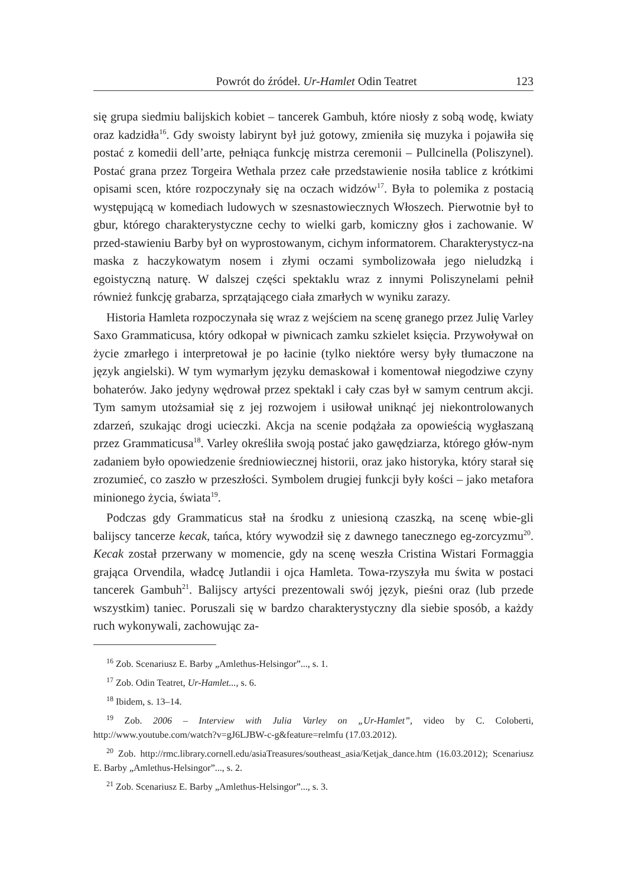Powrót do źródeł. Ur-Hamlet Odin Teatret 123
się grupa siedmiu balijskich kobiet – tancerek Gambuh, które niosły z sobą wodę, kwiaty oraz kadzidła<sup>16</sup>. Gdy swoisty labirynt był już gotowy, zmieniła się muzyka i pojawiła się postać z komedii dell’arte, pełniąca funkcję mistrza ceremonii – Pullcinella (Poliszynel). Postać grana przez Torgeira Wethala przez całe przedstawienie nosiła tablice z krótkimi opisami scen, które rozpoczynały się na oczach widzów<sup>17</sup>. Była to polemika z postacią występującą w komediach ludowych w szesnastowiecznych Włoszech. Pierwotnie był to gbur, którego charakterystyczne cechy to wielki garb, komiczny głos i zachowanie. W przed-stawieniu Barby był on wyprostowanym, cichym informatorem. Charakterystycz-na maska z haczykowatym nosem i złymi oczami symbolizowała jego nieludzką i egoistyczną naturę. W dalszej części spektaklu wraz z innymi Poliszynelami pełnił również funkcję grabarza, sprzątającego ciała zmarłych w wyniku zarazy.
Historia Hamleta rozpoczynała się wraz z wejściem na scenę granego przez Julię Varley Saxo Grammaticusa, który odkopał w piwnicach zamku szkielet księcia. Przywoływał on życie zmarłego i interpretował je po łacinie (tylko niektóre wersy były tłumaczone na język angielski). W tym wymarłym języku demaskował i komentował niegodziwe czyny bohaterów. Jako jedyny wędrował przez spektakl i cały czas był w samym centrum akcji. Tym samym utożsamiał się z jej rozwojem i usiłował uniknąć jej niekontrolowanych zdarzeń, szukając drogi ucieczki. Akcja na scenie podążała za opowieścią wygłaszaną przez Grammaticusa<sup>18</sup>. Varley określiła swoją postać jako gawędziarza, którego głów-nym zadaniem było opowiedzenie średniowiecznej historii, oraz jako historyka, który starał się zrozumieć, co zaszło w przeszłości. Symbolem drugiej funkcji były kości – jako metafora minionego życia, świata<sup>19</sup>.
Podczas gdy Grammaticus stał na środku z uniesioną czaszką, na scenę wbie-gli balijscy tancerze kecak, tańca, który wywodził się z dawnego tanecznego eg-zorcyzmu<sup>20</sup>. Kecak został przerwany w momencie, gdy na scenę weszła Cristina Wistari Formaggia grająca Orvendila, władcę Jutlandii i ojca Hamleta. Towa-rzyszyła mu świta w postaci tancerek Gambuh<sup>21</sup>. Balijscy artyści prezentowali swój język, pieśni oraz (lub przede wszystkim) taniec. Poruszali się w bardzo charakterystyczny dla siebie sposób, a każdy ruch wykonywali, zachowując za-
<sup>16</sup> Zob. Scenariusz E. Barby „Amlethus-Helsingor”..., s. 1.
<sup>17</sup> Zob. Odin Teatret, Ur-Hamlet..., s. 6.
<sup>18</sup> Ibidem, s. 13–14.
<sup>19</sup> Zob. 2006 – Interview with Julia Varley on „Ur-Hamlet”, video by C. Coloberti, http://www.youtube.com/watch?v=gJ6LJBW-c-g&feature=relmfu (17.03.2012).
<sup>20</sup> Zob. http://rmc.library.cornell.edu/asiaTreasures/southeast_asia/Ketjak_dance.htm (16.03.2012); Scenariusz E. Barby „Amlethus-Helsingor”..., s. 2.
<sup>21</sup> Zob. Scenariusz E. Barby „Amlethus-Helsingor”..., s. 3.